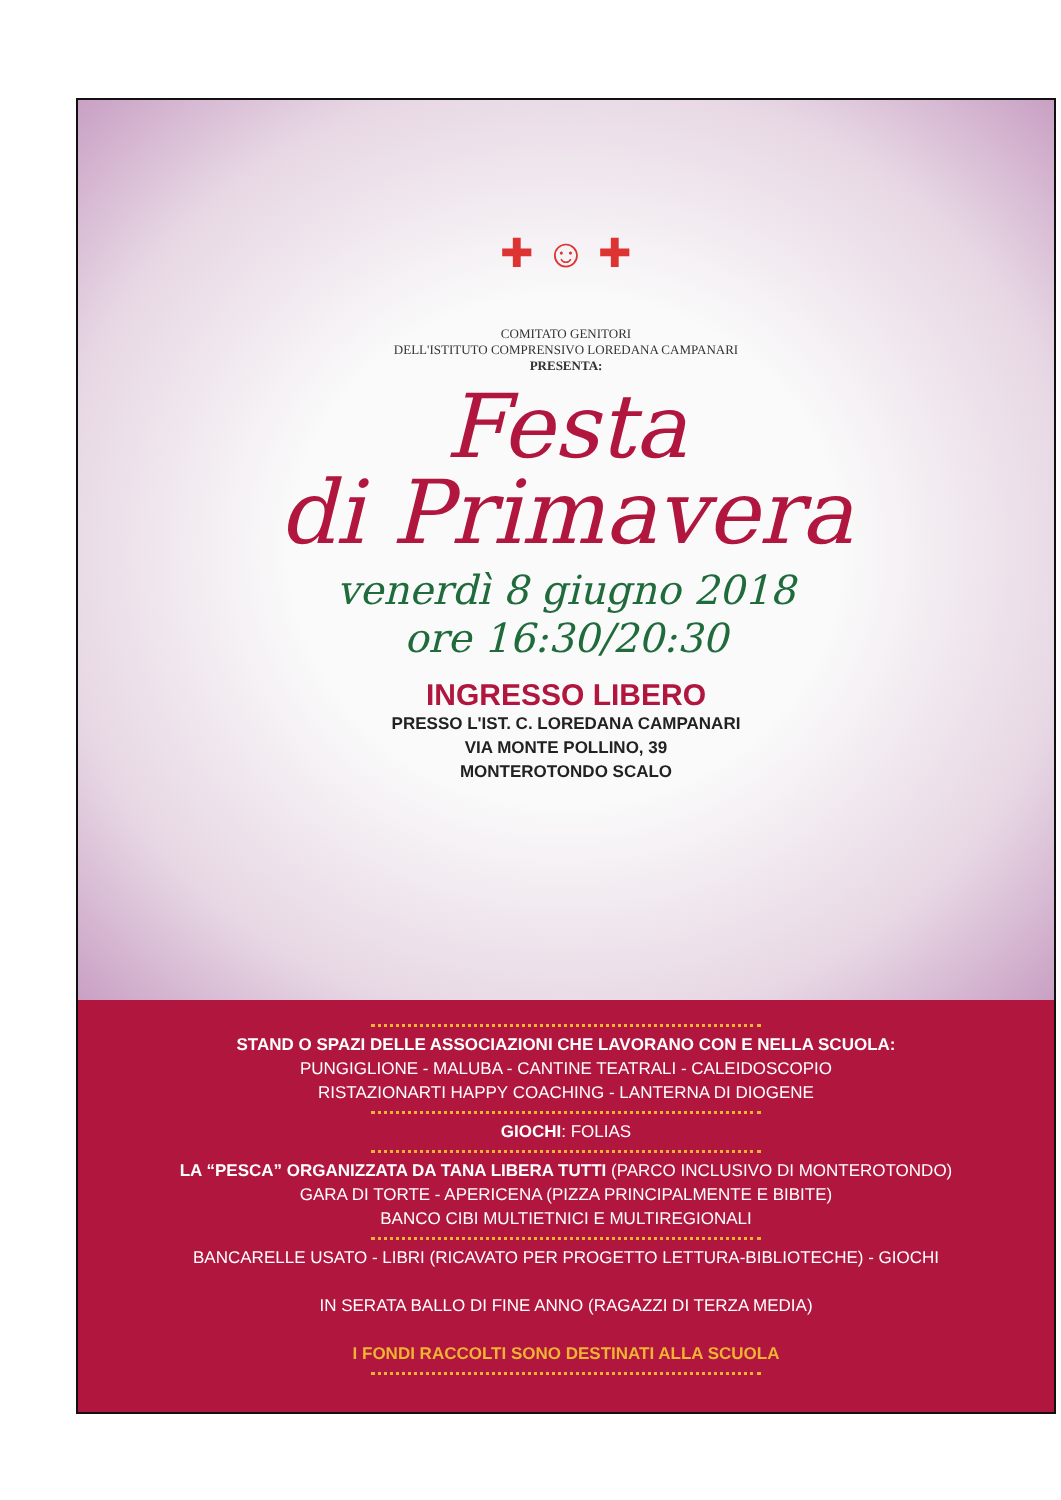✚ ☺ ✚
COMITATO GENITORI
DELL'ISTITUTO COMPRENSIVO LOREDANA CAMPANARI
PRESENTA:
Festa
di Primavera
venerdì 8 giugno 2018
ore 16:30/20:30
INGRESSO LIBERO
PRESSO L'IST. C. LOREDANA CAMPANARI
VIA MONTE POLLINO, 39
MONTEROTONDO SCALO
STAND O SPAZI DELLE ASSOCIAZIONI CHE LAVORANO CON E NELLA SCUOLA:
PUNGIGLIONE - MALUBA - CANTINE TEATRALI - CALEIDOSCOPIO
RISTAZIONARTI HAPPY COACHING - LANTERNA DI DIOGENE
GIOCHI: FOLIAS
LA “PESCA” ORGANIZZATA DA TANA LIBERA TUTTI (PARCO INCLUSIVO DI MONTEROTONDO)
GARA DI TORTE - APERICENA (PIZZA PRINCIPALMENTE E BIBITE)
BANCO CIBI MULTIETNICI E MULTIREGIONALI
BANCARELLE USATO - LIBRI (RICAVATO PER PROGETTO LETTURA-BIBLIOTECHE) - GIOCHI
IN SERATA BALLO DI FINE ANNO (RAGAZZI DI TERZA MEDIA)
I FONDI RACCOLTI SONO DESTINATI ALLA SCUOLA